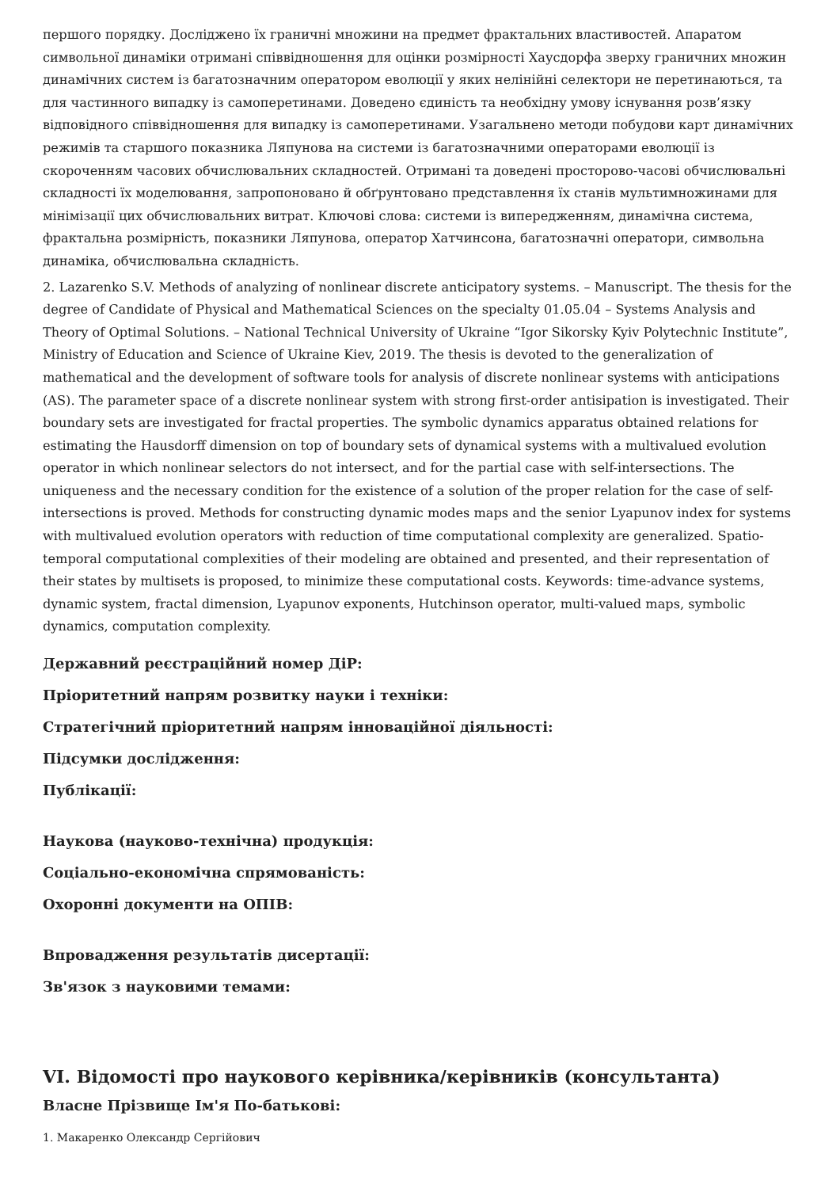першого порядку. Досліджено їх граничні множини на предмет фрактальних властивостей. Апаратом символьної динаміки отримані співвідношення для оцінки розмірності Хаусдорфа зверху граничних множин динамічних систем із багатозначним оператором еволюції у яких нелінійні селектори не перетинаються, та для частинного випадку із самоперетинами. Доведено єдиність та необхідну умову існування розв’язку відповідного співвідношення для випадку із самоперетинами. Узагальнено методи побудови карт динамічних режимів та старшого показника Ляпунова на системи із багатозначними операторами еволюції із скороченням часових обчислювальних складностей. Отримані та доведені просторово-часові обчислювальні складності їх моделювання, запропоновано й обґрунтовано представлення їх станів мультимножинами для мінімізації цих обчислювальних витрат. Ключові слова: системи із випередженням, динамічна система, фрактальна розмірність, показники Ляпунова, оператор Хатчинсона, багатозначні оператори, символьна динаміка, обчислювальна складність.
2. Lazarenko S.V. Methods of analyzing of nonlinear discrete anticipatory systems. – Manuscript. The thesis for the degree of Candidate of Physical and Mathematical Sciences on the specialty 01.05.04 – Systems Analysis and Theory of Optimal Solutions. – National Technical University of Ukraine “Igor Sikorsky Kyiv Polytechnic Institute”, Ministry of Education and Science of Ukraine Kiev, 2019. The thesis is devoted to the generalization of mathematical and the development of software tools for analysis of discrete nonlinear systems with anticipations (AS). The parameter space of a discrete nonlinear system with strong first-order antisipation is investigated. Their boundary sets are investigated for fractal properties. The symbolic dynamics apparatus obtained relations for estimating the Hausdorff dimension on top of boundary sets of dynamical systems with a multivalued evolution operator in which nonlinear selectors do not intersect, and for the partial case with self-intersections. The uniqueness and the necessary condition for the existence of a solution of the proper relation for the case of self-intersections is proved. Methods for constructing dynamic modes maps and the senior Lyapunov index for systems with multivalued evolution operators with reduction of time computational complexity are generalized. Spatio-temporal computational complexities of their modeling are obtained and presented, and their representation of their states by multisets is proposed, to minimize these computational costs. Keywords: time-advance systems, dynamic system, fractal dimension, Lyapunov exponents, Hutchinson operator, multi-valued maps, symbolic dynamics, computation complexity.
Державний реєстраційний номер ДіР:
Пріоритетний напрям розвитку науки і техніки:
Стратегічний пріоритетний напрям інноваційної діяльності:
Підсумки дослідження:
Публікації:
Наукова (науково-технічна) продукція:
Соціально-економічна спрямованість:
Охоронні документи на ОПІВ:
Впровадження результатів дисертації:
Зв'язок з науковими темами:
VI. Відомості про наукового керівника/керівників (консультанта)
Власне Прізвище Ім'я По-батькові:
1. Макаренко Олександр Сергійович